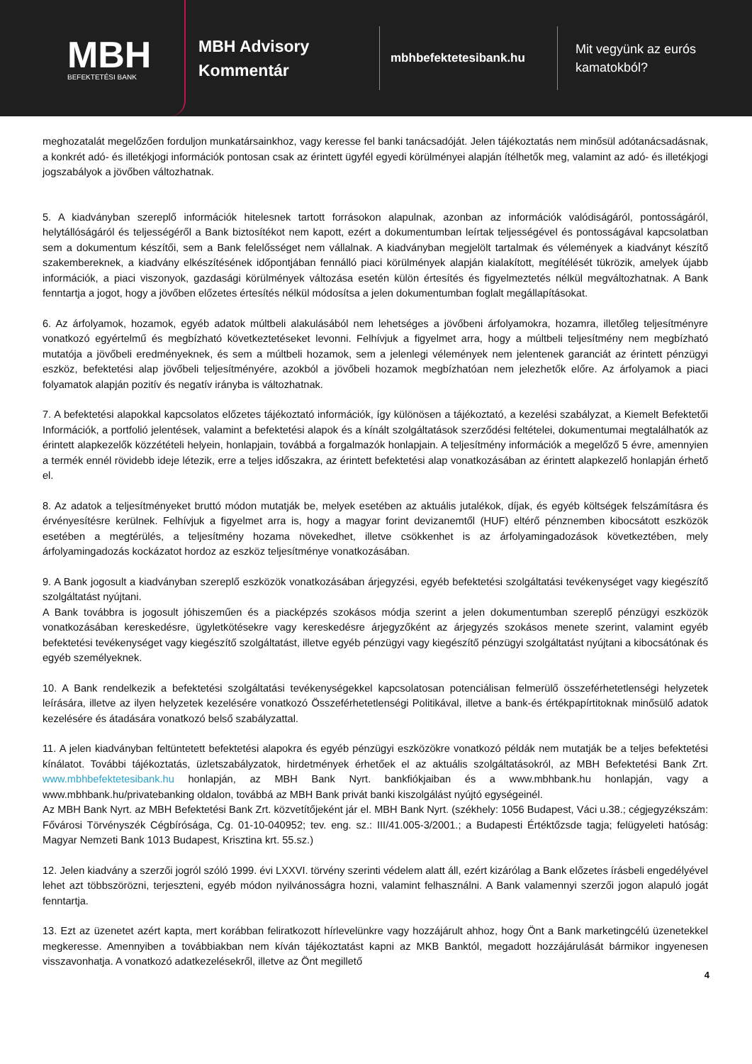MBH
BEFEKTETÉSI BANK
MBH Advisory
Kommentár
mbhbefektetesibank.hu
Mit vegyünk az eurós
kamatokból?
meghozatalát megelőzően forduljon munkatársainkhoz, vagy keresse fel banki tanácsadóját. Jelen tájékoztatás nem minősül adótanácsadásnak, a konkrét adó- és illetékjogi információk pontosan csak az érintett ügyfél egyedi körülményei alapján ítélhetők meg, valamint az adó- és illetékjogi jogszabályok a jövőben változhatnak.
5. A kiadványban szereplő információk hitelesnek tartott forrásokon alapulnak, azonban az információk valódiságáról, pontosságáról, helytállóságáról és teljességéről a Bank biztosítékot nem kapott, ezért a dokumentumban leírtak teljességével és pontosságával kapcsolatban sem a dokumentum készítői, sem a Bank felelősséget nem vállalnak. A kiadványban megjelölt tartalmak és vélemények a kiadványt készítő szakembereknek, a kiadvány elkészítésének időpontjában fennálló piaci körülmények alapján kialakított, megítélését tükrözik, amelyek újabb információk, a piaci viszonyok, gazdasági körülmények változása esetén külön értesítés és figyelmeztetés nélkül megváltozhatnak. A Bank fenntartja a jogot, hogy a jövőben előzetes értesítés nélkül módosítsa a jelen dokumentumban foglalt megállapításokat.
6. Az árfolyamok, hozamok, egyéb adatok múltbeli alakulásából nem lehetséges a jövőbeni árfolyamokra, hozamra, illetőleg teljesítményre vonatkozó egyértelmű és megbízható következtetéseket levonni. Felhívjuk a figyelmet arra, hogy a múltbeli teljesítmény nem megbízható mutatója a jövőbeli eredményeknek, és sem a múltbeli hozamok, sem a jelenlegi vélemények nem jelentenek garanciát az érintett pénzügyi eszköz, befektetési alap jövőbeli teljesítményére, azokból a jövőbeli hozamok megbízhatóan nem jelezhetők előre. Az árfolyamok a piaci folyamatok alapján pozitív és negatív irányba is változhatnak.
7. A befektetési alapokkal kapcsolatos előzetes tájékoztató információk, így különösen a tájékoztató, a kezelési szabályzat, a Kiemelt Befektetői Információk, a portfolió jelentések, valamint a befektetési alapok és a kínált szolgáltatások szerződési feltételei, dokumentumai megtalálhatók az érintett alapkezelők közzétételi helyein, honlapjain, továbbá a forgalmazók honlapjain. A teljesítmény információk a megelőző 5 évre, amennyien a termék ennél rövidebb ideje létezik, erre a teljes időszakra, az érintett befektetési alap vonatkozásában az érintett alapkezelő honlapján érhető el.
8. Az adatok a teljesítményeket bruttó módon mutatják be, melyek esetében az aktuális jutalékok, díjak, és egyéb költségek felszámításra és érvényesítésre kerülnek. Felhívjuk a figyelmet arra is, hogy a magyar forint devizanemtől (HUF) eltérő pénznemben kibocsátott eszközök esetében a megtérülés, a teljesítmény hozama növekedhet, illetve csökkenhet is az árfolyamingadozások következtében, mely árfolyamingadozás kockázatot hordoz az eszköz teljesítménye vonatkozásában.
9. A Bank jogosult a kiadványban szereplő eszközök vonatkozásában árjegyzési, egyéb befektetési szolgáltatási tevékenységet vagy kiegészítő szolgáltatást nyújtani.
A Bank továbbra is jogosult jóhiszeműen és a piacképzés szokásos módja szerint a jelen dokumentumban szereplő pénzügyi eszközök vonatkozásában kereskedésre, ügyletkötésekre vagy kereskedésre árjegyzőként az árjegyzés szokásos menete szerint, valamint egyéb befektetési tevékenységet vagy kiegészítő szolgáltatást, illetve egyéb pénzügyi vagy kiegészítő pénzügyi szolgáltatást nyújtani a kibocsátónak és egyéb személyeknek.
10. A Bank rendelkezik a befektetési szolgáltatási tevékenységekkel kapcsolatosan potenciálisan felmerülő összeférhetetlenségi helyzetek leírására, illetve az ilyen helyzetek kezelésére vonatkozó Összeférhetetlenségi Politikával, illetve a bank-és értékpapírtitoknak minősülő adatok kezelésére és átadására vonatkozó belső szabályzattal.
11. A jelen kiadványban feltüntetett befektetési alapokra és egyéb pénzügyi eszközökre vonatkozó példák nem mutatják be a teljes befektetési kínálatot. További tájékoztatás, üzletszabályzatok, hirdetmények érhetőek el az aktuális szolgáltatásokról, az MBH Befektetési Bank Zrt. www.mbhbefektetesibank.hu honlapján, az MBH Bank Nyrt. bankfiókjaiban és a www.mbhbank.hu honlapján, vagy a www.mbhbank.hu/privatebanking oldalon, továbbá az MBH Bank privát banki kiszolgálást nyújtó egységeinél.
Az MBH Bank Nyrt. az MBH Befektetési Bank Zrt. közvetítőjeként jár el. MBH Bank Nyrt. (székhely: 1056 Budapest, Váci u.38.; cégjegyzékszám: Fővárosi Törvényszék Cégbírósága, Cg. 01-10-040952; tev. eng. sz.: III/41.005-3/2001.; a Budapesti Értéktőzsde tagja; felügyeleti hatóság: Magyar Nemzeti Bank 1013 Budapest, Krisztina krt. 55.sz.)
12. Jelen kiadvány a szerzői jogról szóló 1999. évi LXXVI. törvény szerinti védelem alatt áll, ezért kizárólag a Bank előzetes írásbeli engedélyével lehet azt többszörözni, terjeszteni, egyéb módon nyilvánosságra hozni, valamint felhasználni. A Bank valamennyi szerzői jogon alapuló jogát fenntartja.
13. Ezt az üzenetet azért kapta, mert korábban feliratkozott hírlevelünkre vagy hozzájárult ahhoz, hogy Önt a Bank marketingcélú üzenetekkel megkeresse. Amennyiben a továbbiakban nem kíván tájékoztatást kapni az MKB Banktól, megadott hozzájárulását bármikor ingyenesen visszavonhatja. A vonatkozó adatkezelésekről, illetve az Önt megillető
4